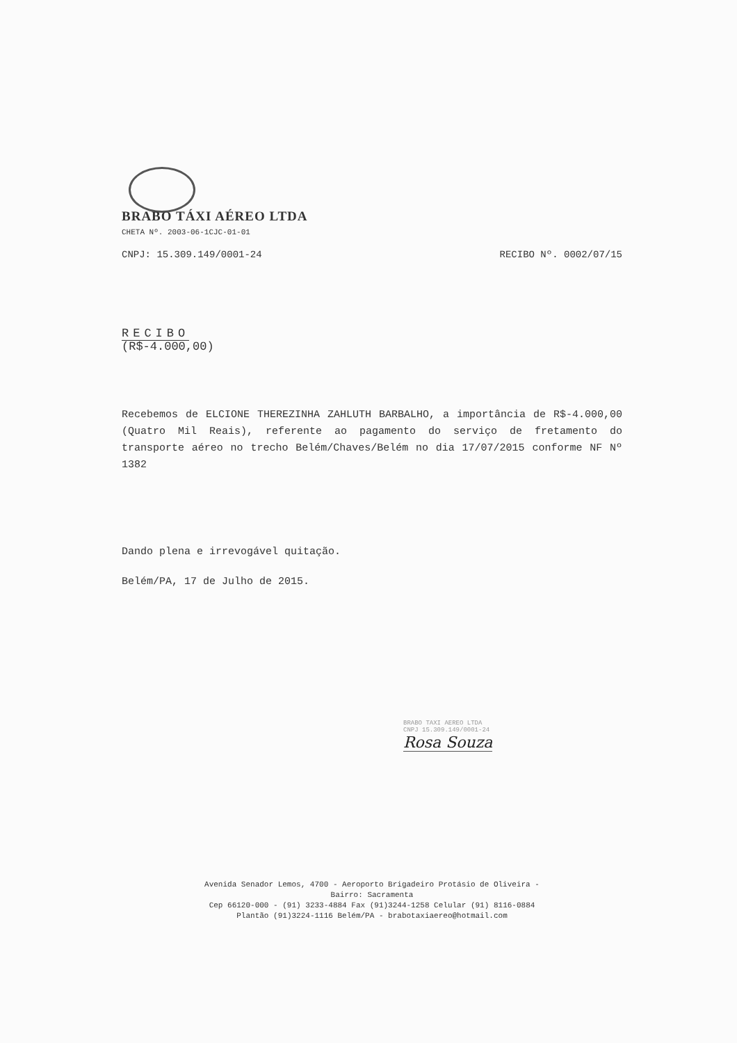BRABO TÁXI AÉREO LTDA
CHETA Nº. 2003-06-1CJC-01-01
CNPJ: 15.309.149/0001-24 RECIBO Nº. 0002/07/15
RECIBO
(R$-4.000,00)
Recebemos de ELCIONE THEREZINHA ZAHLUTH BARBALHO, a importância de R$-4.000,00 (Quatro Mil Reais), referente ao pagamento do serviço de fretamento do transporte aéreo no trecho Belém/Chaves/Belém no dia 17/07/2015 conforme NF Nº 1382
Dando plena e irrevogável quitação.
Belém/PA, 17 de Julho de 2015.
BRABO TAXI AEREO LTDA
CNPJ 15.309.149/0001-24
Rosa Souza
Avenida Senador Lemos, 4700 - Aeroporto Brigadeiro Protásio de Oliveira -
Bairro: Sacramenta
Cep 66120-000 - (91) 3233-4884 Fax (91)3244-1258 Celular (91) 8116-0884
Plantão (91)3224-1116 Belém/PA - brabotaxiaereo@hotmail.com